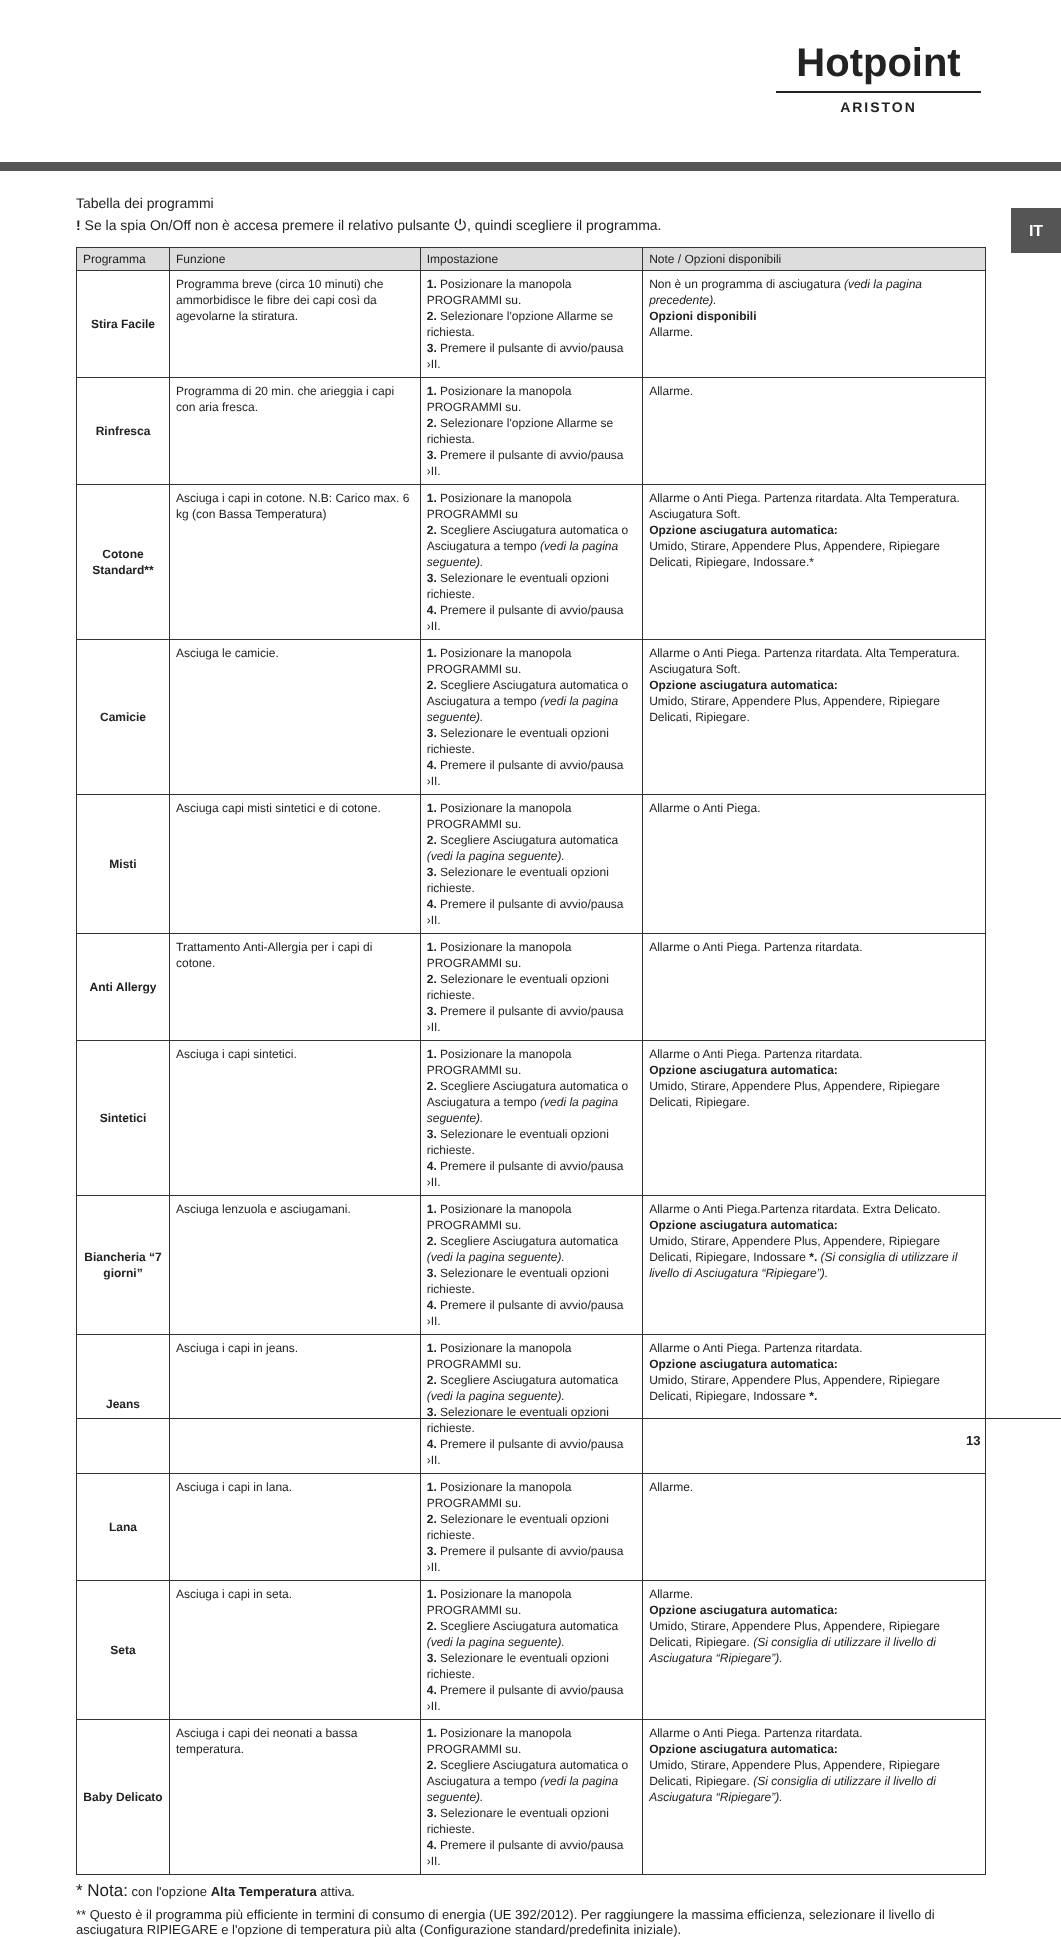Hotpoint
ARISTON
IT
Tabella dei programmi
! Se la spia On/Off non è accesa premere il relativo pulsante ⏻, quindi scegliere il programma.
| Programma | Funzione | Impostazione | Note / Opzioni disponibili |
| --- | --- | --- | --- |
| Stira Facile | Programma breve (circa 10 minuti) che ammorbidisce le fibre dei capi così da agevolarne la stiratura. | 1. Posizionare la manopola PROGRAMMI su. 2. Selezionare l'opzione Allarme se richiesta. 3. Premere il pulsante di avvio/pausa ›II. | Non è un programma di asciugatura (vedi la pagina precedente). Opzioni disponibili Allarme. |
| Rinfresca | Programma di 20 min. che arieggia i capi con aria fresca. | 1. Posizionare la manopola PROGRAMMI su. 2. Selezionare l'opzione Allarme se richiesta. 3. Premere il pulsante di avvio/pausa ›II. | Allarme. |
| Cotone Standard** | Asciuga i capi in cotone. N.B: Carico max. 6 kg (con Bassa Temperatura) | 1. Posizionare la manopola PROGRAMMI su 2. Scegliere Asciugatura automatica o Asciugatura a tempo (vedi la pagina seguente). 3. Selezionare le eventuali opzioni richieste. 4. Premere il pulsante di avvio/pausa ›II. | Allarme o Anti Piega. Partenza ritardata. Alta Temperatura. Asciugatura Soft. Opzione asciugatura automatica: Umido, Stirare, Appendere Plus, Appendere, Ripiegare Delicati, Ripiegare, Indossare.* |
| Camicie | Asciuga le camicie. | 1. Posizionare la manopola PROGRAMMI su. 2. Scegliere Asciugatura automatica o Asciugatura a tempo (vedi la pagina seguente). 3. Selezionare le eventuali opzioni richieste. 4. Premere il pulsante di avvio/pausa ›II. | Allarme o Anti Piega. Partenza ritardata. Alta Temperatura. Asciugatura Soft. Opzione asciugatura automatica: Umido, Stirare, Appendere Plus, Appendere, Ripiegare Delicati, Ripiegare. |
| Misti | Asciuga capi misti sintetici e di cotone. | 1. Posizionare la manopola PROGRAMMI su. 2. Scegliere Asciugatura automatica (vedi la pagina seguente). 3. Selezionare le eventuali opzioni richieste. 4. Premere il pulsante di avvio/pausa ›II. | Allarme o Anti Piega. |
| Anti Allergy | Trattamento Anti-Allergia per i capi di cotone. | 1. Posizionare la manopola PROGRAMMI su. 2. Selezionare le eventuali opzioni richieste. 3. Premere il pulsante di avvio/pausa ›II. | Allarme o Anti Piega. Partenza ritardata. |
| Sintetici | Asciuga i capi sintetici. | 1. Posizionare la manopola PROGRAMMI su. 2. Scegliere Asciugatura automatica o Asciugatura a tempo (vedi la pagina seguente). 3. Selezionare le eventuali opzioni richieste. 4. Premere il pulsante di avvio/pausa ›II. | Allarme o Anti Piega. Partenza ritardata. Opzione asciugatura automatica: Umido, Stirare, Appendere Plus, Appendere, Ripiegare Delicati, Ripiegare. |
| Biancheria “7 giorni” | Asciuga lenzuola e asciugamani. | 1. Posizionare la manopola PROGRAMMI su. 2. Scegliere Asciugatura automatica (vedi la pagina seguente). 3. Selezionare le eventuali opzioni richieste. 4. Premere il pulsante di avvio/pausa ›II. | Allarme o Anti Piega.Partenza ritardata. Extra Delicato. Opzione asciugatura automatica: Umido, Stirare, Appendere Plus, Appendere, Ripiegare Delicati, Ripiegare, Indossare *. (Si consiglia di utilizzare il livello di Asciugatura “Ripiegare”). |
| Jeans | Asciuga i capi in jeans. | 1. Posizionare la manopola PROGRAMMI su. 2. Scegliere Asciugatura automatica (vedi la pagina seguente). 3. Selezionare le eventuali opzioni richieste. 4. Premere il pulsante di avvio/pausa ›II. | Allarme o Anti Piega. Partenza ritardata. Opzione asciugatura automatica: Umido, Stirare, Appendere Plus, Appendere, Ripiegare Delicati, Ripiegare, Indossare *. |
| Lana | Asciuga i capi in lana. | 1. Posizionare la manopola PROGRAMMI su. 2. Selezionare le eventuali opzioni richieste. 3. Premere il pulsante di avvio/pausa ›II. | Allarme. |
| Seta | Asciuga i capi in seta. | 1. Posizionare la manopola PROGRAMMI su. 2. Scegliere Asciugatura automatica (vedi la pagina seguente). 3. Selezionare le eventuali opzioni richieste. 4. Premere il pulsante di avvio/pausa ›II. | Allarme. Opzione asciugatura automatica: Umido, Stirare, Appendere Plus, Appendere, Ripiegare Delicati, Ripiegare. (Si consiglia di utilizzare il livello di Asciugatura “Ripiegare”). |
| Baby Delicato | Asciuga i capi dei neonati a bassa temperatura. | 1. Posizionare la manopola PROGRAMMI su. 2. Scegliere Asciugatura automatica o Asciugatura a tempo (vedi la pagina seguente). 3. Selezionare le eventuali opzioni richieste. 4. Premere il pulsante di avvio/pausa ›II. | Allarme o Anti Piega. Partenza ritardata. Opzione asciugatura automatica: Umido, Stirare, Appendere Plus, Appendere, Ripiegare Delicati, Ripiegare. (Si consiglia di utilizzare il livello di Asciugatura “Ripiegare”). |
* Nota: con l'opzione Alta Temperatura attiva.
** Questo è il programma più efficiente in termini di consumo di energia (UE 392/2012). Per raggiungere la massima efficienza, selezionare il livello di asciugatura RIPIEGARE e l'opzione di temperatura più alta (Configurazione standard/predefinita iniziale).
13